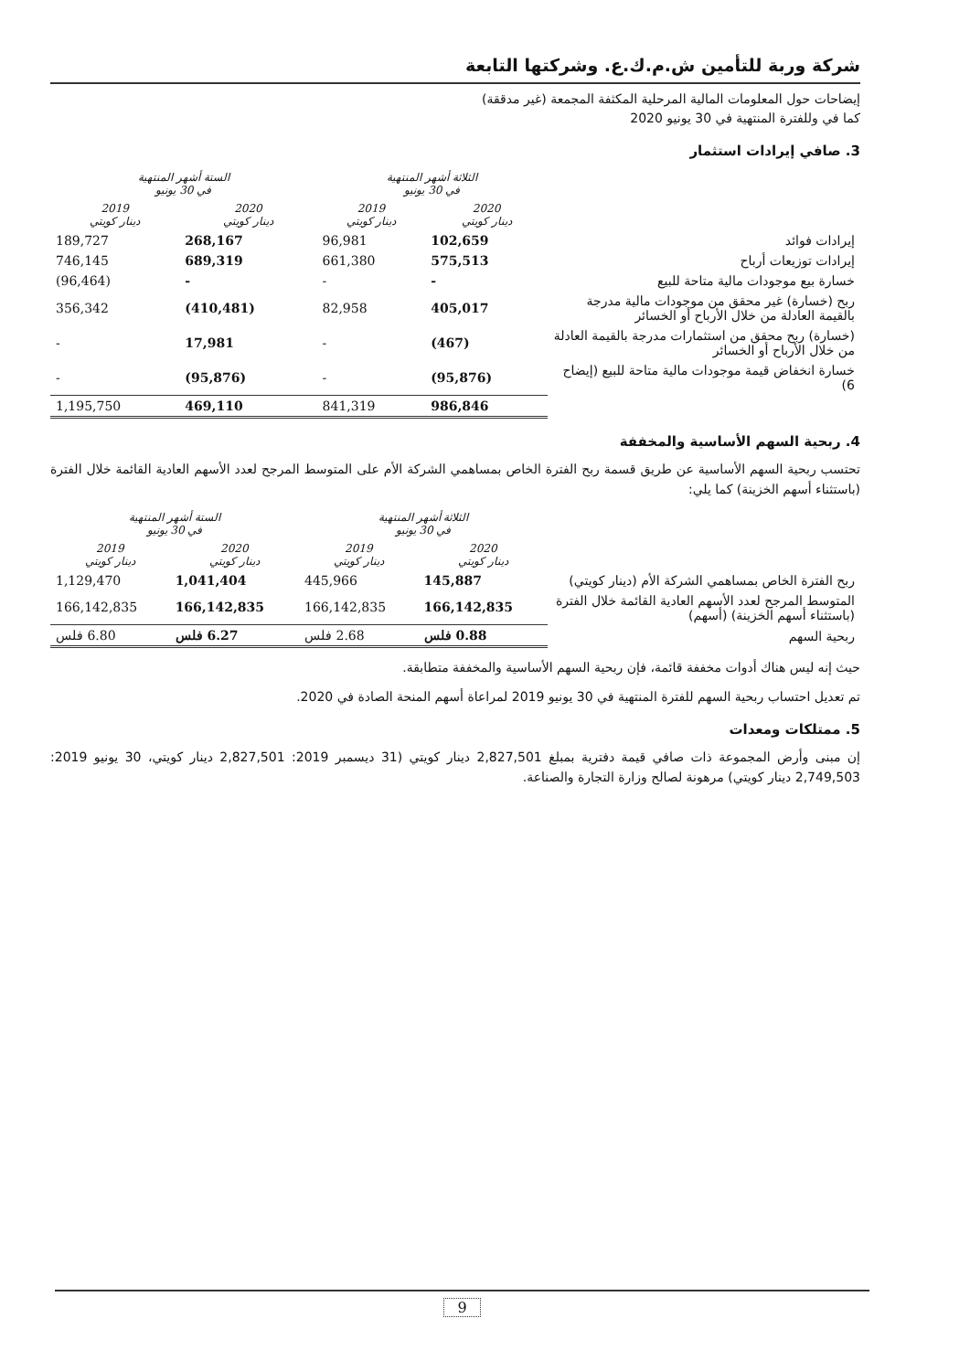شركة وربة للتأمين ش.م.ك.ع. وشركتها التابعة
إيضاحات حول المعلومات المالية المرحلية المكثفة المجمعة (غير مدققة)
كما في وللفترة المنتهية في 30 يونيو 2020
3. صافي إيرادات استثمار
| | الثلاثة أشهر المنتهية في 30 يونيو | | الستة أشهر المنتهية في 30 يونيو | |
| | 2020 دينار كويتي | 2019 دينار كويتي | 2020 دينار كويتي | 2019 دينار كويتي |
| إيرادات فوائد | 102,659 | 96,981 | 268,167 | 189,727 |
| إيرادات توزيعات أرباح | 575,513 | 661,380 | 689,319 | 746,145 |
| خسارة بيع موجودات مالية متاحة للبيع | - | - | - | (96,464) |
| ربح (خسارة) غير محقق من موجودات مالية مدرجة بالقيمة العادلة من خلال الأرباح أو الخسائر | 405,017 | 82,958 | (410,481) | 356,342 |
| (خسارة) ربح محقق من استثمارات مدرجة بالقيمة العادلة من خلال الأرباح أو الخسائر | (467) | - | 17,981 | - |
| خسارة انخفاض قيمة موجودات مالية متاحة للبيع (إيضاح 6) | (95,876) | - | (95,876) | - |
| | 986,846 | 841,319 | 469,110 | 1,195,750 |
4. ربحية السهم الأساسية والمخففة
تحتسب ربحية السهم الأساسية عن طريق قسمة ربح الفترة الخاص بمساهمي الشركة الأم على المتوسط المرجح لعدد الأسهم العادية القائمة خلال الفترة (باستثناء أسهم الخزينة) كما يلي:
| | الثلاثة أشهر المنتهية في 30 يونيو | | الستة أشهر المنتهية في 30 يونيو | |
| | 2020 دينار كويتي | 2019 دينار كويتي | 2020 دينار كويتي | 2019 دينار كويتي |
| ربح الفترة الخاص بمساهمي الشركة الأم (دينار كويتي) | 145,887 | 445,966 | 1,041,404 | 1,129,470 |
| المتوسط المرجح لعدد الأسهم العادية القائمة خلال الفترة (باستثناء أسهم الخزينة) (أسهم) | 166,142,835 | 166,142,835 | 166,142,835 | 166,142,835 |
| ربحية السهم | 0.88 فلس | 2.68 فلس | 6.27 فلس | 6.80 فلس |
حيث إنه ليس هناك أدوات مخففة قائمة، فإن ربحية السهم الأساسية والمخففة متطابقة.
تم تعديل احتساب ربحية السهم للفترة المنتهية في 30 يونيو 2019 لمراعاة أسهم المنحة الصادة في 2020.
5. ممتلكات ومعدات
إن مبنى وأرض المجموعة ذات صافي قيمة دفترية بمبلغ 2,827,501 دينار كويتي (31 ديسمبر 2019: 2,827,501 دينار كويتي، 30 يونيو 2019: 2,749,503 دينار كويتي) مرهونة لصالح وزارة التجارة والصناعة.
9